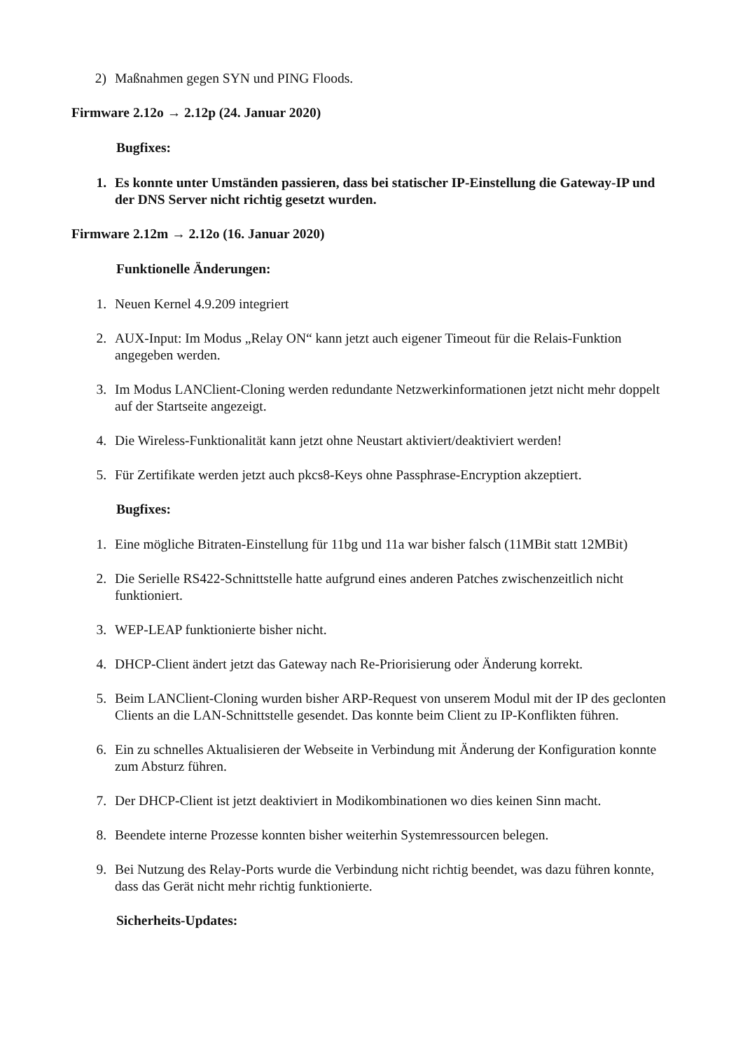2) Maßnahmen gegen SYN und PING Floods.
Firmware 2.12o → 2.12p (24. Januar 2020)
Bugfixes:
1. Es konnte unter Umständen passieren, dass bei statischer IP-Einstellung die Gateway-IP und der DNS Server nicht richtig gesetzt wurden.
Firmware 2.12m → 2.12o (16. Januar 2020)
Funktionelle Änderungen:
1. Neuen Kernel 4.9.209 integriert
2. AUX-Input: Im Modus „Relay ON“ kann jetzt auch eigener Timeout für die Relais-Funktion angegeben werden.
3. Im Modus LANClient-Cloning werden redundante Netzwerkinformationen jetzt nicht mehr doppelt auf der Startseite angezeigt.
4. Die Wireless-Funktionalität kann jetzt ohne Neustart aktiviert/deaktiviert werden!
5. Für Zertifikate werden jetzt auch pkcs8-Keys ohne Passphrase-Encryption akzeptiert.
Bugfixes:
1. Eine mögliche Bitraten-Einstellung für 11bg und 11a war bisher falsch (11MBit statt 12MBit)
2. Die Serielle RS422-Schnittstelle hatte aufgrund eines anderen Patches zwischenzeitlich nicht funktioniert.
3. WEP-LEAP funktionierte bisher nicht.
4. DHCP-Client ändert jetzt das Gateway nach Re-Priorisierung oder Änderung korrekt.
5. Beim LANClient-Cloning wurden bisher ARP-Request von unserem Modul mit der IP des geclonten Clients an die LAN-Schnittstelle gesendet. Das konnte beim Client zu IP-Konflikten führen.
6. Ein zu schnelles Aktualisieren der Webseite in Verbindung mit Änderung der Konfiguration konnte zum Absturz führen.
7. Der DHCP-Client ist jetzt deaktiviert in Modikombinationen wo dies keinen Sinn macht.
8. Beendete interne Prozesse konnten bisher weiterhin Systemressourcen belegen.
9. Bei Nutzung des Relay-Ports wurde die Verbindung nicht richtig beendet, was dazu führen konnte, dass das Gerät nicht mehr richtig funktionierte.
Sicherheits-Updates: